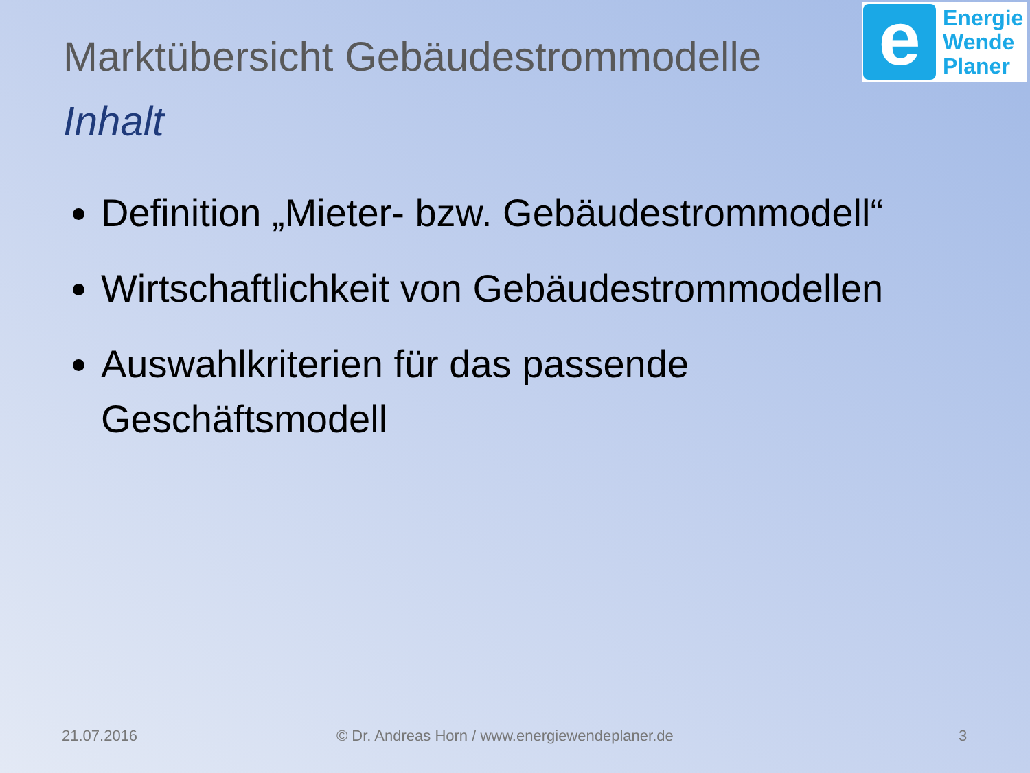e
Energie
Wende
Planer
Marktübersicht Gebäudestrommodelle
Inhalt
Definition „Mieter- bzw. Gebäudestrommodell“
Wirtschaftlichkeit von Gebäudestrommodellen
Auswahlkriterien für das passende Geschäftsmodell
21.07.2016
© Dr. Andreas Horn / www.energiewendeplaner.de
3